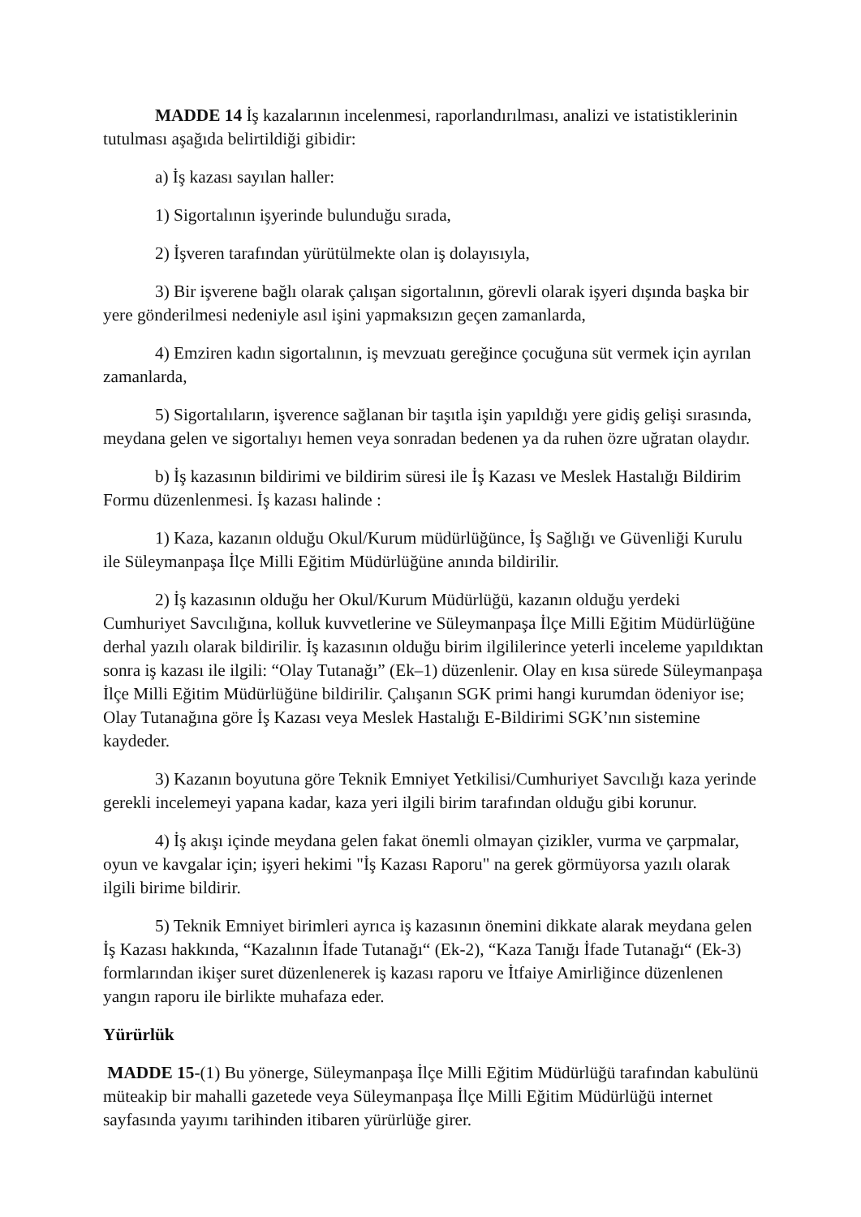MADDE 14 İş kazalarının incelenmesi, raporlandırılması, analizi ve istatistiklerinin tutulması aşağıda belirtildiği gibidir:
a) İş kazası sayılan haller:
1) Sigortalının işyerinde bulunduğu sırada,
2) İşveren tarafından yürütülmekte olan iş dolayısıyla,
3) Bir işverene bağlı olarak çalışan sigortalının, görevli olarak işyeri dışında başka bir yere gönderilmesi nedeniyle asıl işini yapmaksızın geçen zamanlarda,
4) Emziren kadın sigortalının, iş mevzuatı gereğince çocuğuna süt vermek için ayrılan zamanlarda,
5) Sigortalıların, işverence sağlanan bir taşıtla işin yapıldığı yere gidiş gelişi sırasında, meydana gelen ve sigortalıyı hemen veya sonradan bedenen ya da ruhen özre uğratan olaydır.
b) İş kazasının bildirimi ve bildirim süresi ile İş Kazası ve Meslek Hastalığı Bildirim Formu düzenlenmesi. İş kazası halinde :
1) Kaza, kazanın olduğu Okul/Kurum müdürlüğünce, İş Sağlığı ve Güvenliği Kurulu ile Süleymanpaşa İlçe Milli Eğitim Müdürlüğüne anında bildirilir.
2) İş kazasının olduğu her Okul/Kurum Müdürlüğü, kazanın olduğu yerdeki Cumhuriyet Savcılığına, kolluk kuvvetlerine ve Süleymanpaşa İlçe Milli Eğitim Müdürlüğüne derhal yazılı olarak bildirilir. İş kazasının olduğu birim ilgililerince yeterli inceleme yapıldıktan sonra iş kazası ile ilgili: “Olay Tutanağı” (Ek–1) düzenlenir. Olay en kısa sürede Süleymanpaşa İlçe Milli Eğitim Müdürlüğüne bildirilir. Çalışanın SGK primi hangi kurumdan ödeniyor ise; Olay Tutanağına göre İş Kazası veya Meslek Hastalığı E-Bildirimi SGK’nın sistemine kaydeder.
3) Kazanın boyutuna göre Teknik Emniyet Yetkilisi/Cumhuriyet Savcılığı kaza yerinde gerekli incelemeyi yapana kadar, kaza yeri ilgili birim tarafından olduğu gibi korunur.
4) İş akışı içinde meydana gelen fakat önemli olmayan çizikler, vurma ve çarpmalar, oyun ve kavgalar için; işyeri hekimi "İş Kazası Raporu" na gerek görmüyorsa yazılı olarak ilgili birime bildirir.
5) Teknik Emniyet birimleri ayrıca iş kazasının önemini dikkate alarak meydana gelen İş Kazası hakkında, “Kazalının İfade Tutanağı“ (Ek-2), “Kaza Tanığı İfade Tutanağı“ (Ek-3) formlarından ikişer suret düzenlenerek iş kazası raporu ve İtfaiye Amirliğince düzenlenen yangın raporu ile birlikte muhafaza eder.
Yürürlük
MADDE 15-(1) Bu yönerge, Süleymanpaşa İlçe Milli Eğitim Müdürlüğü tarafından kabulünü müteakip bir mahalli gazetede veya Süleymanpaşa İlçe Milli Eğitim Müdürlüğü internet sayfasında yayımı tarihinden itibaren yürürlüğe girer.